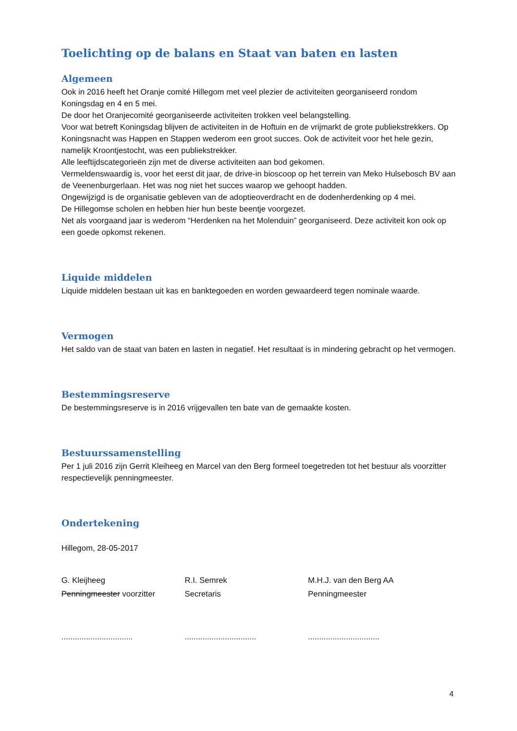Toelichting op de balans en Staat van baten en lasten
Algemeen
Ook in 2016 heeft het Oranje comité Hillegom met veel plezier de activiteiten georganiseerd rondom Koningsdag en 4 en 5 mei.
De door het Oranjecomité georganiseerde activiteiten trokken veel belangstelling.
Voor wat betreft Koningsdag blijven de activiteiten in de Hoftuin en de vrijmarkt de grote publiekstrekkers. Op Koningsnacht was Happen en Stappen wederom een groot succes. Ook de activiteit voor het hele gezin, namelijk Kroontjestocht, was een publiekstrekker.
Alle leeftijdscategorieën zijn met de diverse activiteiten aan bod gekomen.
Vermeldenswaardig is, voor het eerst dit jaar, de drive-in bioscoop op het terrein van Meko Hulsebosch BV aan de Veenenburgerlaan. Het was nog niet het succes waarop we gehoopt hadden.
Ongewijzigd is de organisatie gebleven van de adoptieoverdracht en de dodenherdenking op 4 mei.
De Hillegomse scholen en hebben hier hun beste beentje voorgezet.
Net als voorgaand jaar is wederom “Herdenken na het Molenduin” georganiseerd. Deze activiteit kon ook op een goede opkomst rekenen.
Liquide middelen
Liquide middelen bestaan uit kas en banktegoeden en worden gewaardeerd tegen nominale waarde.
Vermogen
Het saldo van de staat van baten en lasten in negatief. Het resultaat is in mindering gebracht op het vermogen.
Bestemmingsreserve
De bestemmingsreserve is in 2016 vrijgevallen ten bate van de gemaakte kosten.
Bestuurssamenstelling
Per 1 juli 2016 zijn Gerrit Kleiheeg en Marcel van den Berg formeel toegetreden tot het bestuur als voorzitter respectievelijk penningmeester.
Ondertekening
Hillegom, 28-05-2017
G. Kleijheeg
Penningmeester voorzitter
................................
R.I. Semrek
Secretaris
................................
M.H.J. van den Berg AA
Penningmeester
................................
4